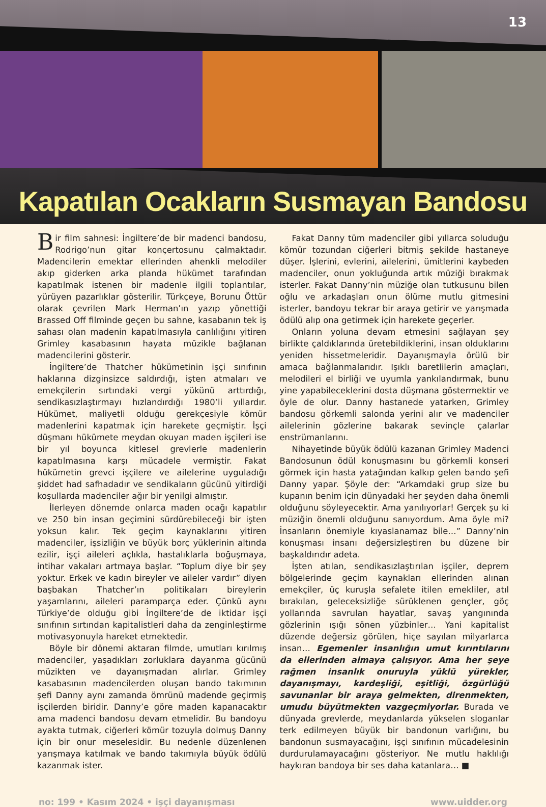13
Kapatılan Ocakların Susmayan Bandosu
Bir film sahnesi: İngiltere’de bir madenci bandosu, Rodrigo’nun gitar konçertosunu çalmaktadır. Madencilerin emektar ellerinden ahenkli melodiler akıp giderken arka planda hükümet tarafından kapatılmak istenen bir madenle ilgili toplantılar, yürüyen pazarlıklar gösterilir. Türkçeye, Borunu Öttür olarak çevrilen Mark Herman’ın yazıp yönettiği Brassed Off filminde geçen bu sahne, kasabanın tek iş sahası olan madenin kapatılmasıyla canlılığını yitiren Grimley kasabasının hayata müzikle bağlanan madencilerini gösterir.
İngiltere’de Thatcher hükümetinin işçi sınıfının haklarına dizginsizce saldırdığı, işten atmaları ve emekçilerin sırtındaki vergi yükünü arttırdığı, sendikasızlaştırmayı hızlandırdığı 1980’li yıllardır. Hükümet, maliyetli olduğu gerekçesiyle kömür madenlerini kapatmak için harekete geçmiştir. İşçi düşmanı hükümete meydan okuyan maden işçileri ise bir yıl boyunca kitlesel grevlerle madenlerin kapatılmasına karşı mücadele vermiştir. Fakat hükümetin grevci işçilere ve ailelerine uyguladığı şiddet had safhadadır ve sendikaların gücünü yitirdiği koşullarda madenciler ağır bir yenilgi almıştır.
İlerleyen dönemde onlarca maden ocağı kapatılır ve 250 bin insan geçimini sürdürebileceği bir işten yoksun kalır. Tek geçim kaynaklarını yitiren madenciler, işsizliğin ve büyük borç yüklerinin altında ezilir, işçi aileleri açlıkla, hastalıklarla boğuşmaya, intihar vakaları artmaya başlar. “Toplum diye bir şey yoktur. Erkek ve kadın bireyler ve aileler vardır” diyen başbakan Thatcher’ın politikaları bireylerin yaşamlarını, aileleri paramparça eder. Çünkü aynı Türkiye’de olduğu gibi İngiltere’de de iktidar işçi sınıfının sırtından kapitalistleri daha da zenginleştirme motivasyonuyla hareket etmektedir.
Böyle bir dönemi aktaran filmde, umutları kırılmış madenciler, yaşadıkları zorluklara dayanma gücünü müzikten ve dayanışmadan alırlar. Grimley kasabasının madencilerden oluşan bando takımının şefi Danny aynı zamanda ömrünü madende geçirmiş işçilerden biridir. Danny’e göre maden kapanacaktır ama madenci bandosu devam etmelidir. Bu bandoyu ayakta tutmak, ciğerleri kömür tozuyla dolmuş Danny için bir onur meselesidir. Bu nedenle düzenlenen yarışmaya katılmak ve bando takımıyla büyük ödülü kazanmak ister.
Fakat Danny tüm madenciler gibi yıllarca soluduğu kömür tozundan ciğerleri bitmiş şekilde hastaneye düşer. İşlerini, evlerini, ailelerini, ümitlerini kaybeden madenciler, onun yokluğunda artık müziği bırakmak isterler. Fakat Danny’nin müziğe olan tutkusunu bilen oğlu ve arkadaşları onun ölüme mutlu gitmesini isterler, bandoyu tekrar bir araya getirir ve yarışmada ödülü alıp ona getirmek için harekete geçerler.
Onların yoluna devam etmesini sağlayan şey birlikte çaldıklarında üretebildiklerini, insan olduklarını yeniden hissetmeleridir. Dayanışmayla örülü bir amaca bağlanmalarıdır. Işıklı baretlilerin amaçları, melodileri el birliği ve uyumla yankılandırmak, bunu yine yapabileceklerini dosta düşmana göstermektir ve öyle de olur. Danny hastanede yatarken, Grimley bandosu görkemli salonda yerini alır ve madenciler ailelerinin gözlerine bakarak sevinçle çalarlar enstrümanlarını.
Nihayetinde büyük ödülü kazanan Grimley Madenci Bandosunun ödül konuşmasını bu görkemli konseri görmek için hasta yatağından kalkıp gelen bando şefi Danny yapar. Şöyle der: “Arkamdaki grup size bu kupanın benim için dünyadaki her şeyden daha önemli olduğunu söyleyecektir. Ama yanılıyorlar! Gerçek şu ki müziğin önemli olduğunu sanıyordum. Ama öyle mi? İnsanların önemiyle kıyaslanamaz bile…” Danny’nin konuşması insanı değersizleştiren bu düzene bir başkaldırıdır adeta.
İşten atılan, sendikasızlaştırılan işçiler, deprem bölgelerinde geçim kaynakları ellerinden alınan emekçiler, üç kuruşla sefalete itilen emekliler, atıl bırakılan, geleceksizliğe sürüklenen gençler, göç yollarında savrulan hayatlar, savaş yangınında gözlerinin ışığı sönen yüzbinler… Yani kapitalist düzende değersiz görülen, hiçe sayılan milyarlarca insan… Egemenler insanlığın umut kırıntılarını da ellerinden almaya çalışıyor. Ama her şeye rağmen insanlık onuruyla yüklü yürekler, dayanışmayı, kardeşliği, eşitliği, özgürlüğü savunanlar bir araya gelmekten, direnmekten, umudu büyütmekten vazgeçmiyorlar. Burada ve dünyada grevlerde, meydanlarda yükselen sloganlar terk edilmeyen büyük bir bandonun varlığını, bu bandonun susmayacağını, işçi sınıfının mücadelesinin durdurulamayacağını gösteriyor. Ne mutlu haklılığı haykıran bandoya bir ses daha katanlara… ■
no: 199 • Kasım 2024 • işçi dayanışması www.uidder.org